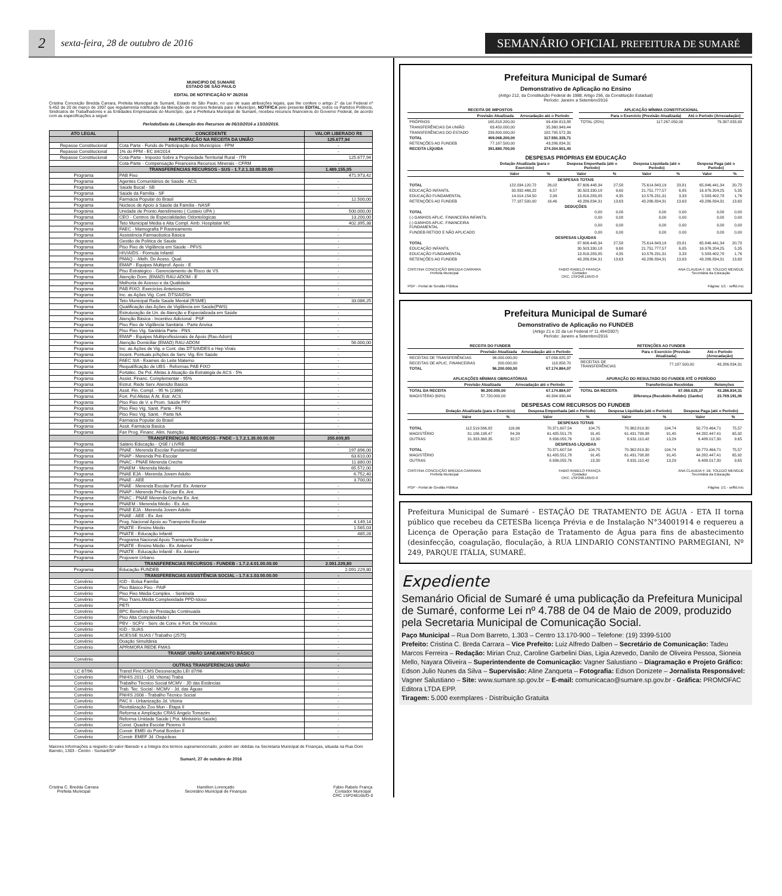2
sexta-feira, 28 de outubro de 2016
SEMANÁRIO OFICIAL PREFEITURA DE SUMARÉ
MUNICIPIO DE SUMARE
ESTADO DE SÃO PAULO
EDITAL DE NOTIFICAÇÃO Nº 26/2016
Cristina Conceição Bredda Carrara, Prefeita Municipal de Sumaré, Estado de São Paulo, no uso de suas atribuições legais, que lhe confere o artigo 2° da Lei Federal nº 9.452 de 20 de março de 1997 que regulamenta notificação da liberação de recursos federais para o Município, NOTIFICA pelo presente EDITAL, todos os Partidos Políticos, Sindicatos de Trabalhadores e as Entidades Empresariais do Município, que a Prefeitura Municipal de Sumaré, recebeu recursos financeiros do Governo Federal, de acordo com as especificações a seguir:
Período/Data da Liberação dos Recursos de 06/10/2016 a 13/10/2016.
| ATO LEGAL | CONCEDENTE | VALOR LIBERADO R$ |
| --- | --- | --- |
| | PARTICIPAÇÃO NA RECEITA DA UNIÃO | 125.677,94 |
| Repasse Constitucional | Cota Parte - Fundo de Participação dos Municípios - FPM | - |
| Repasse Constitucional | 1% do FPM - EC 84/2014 | - |
| Repasse Constitucional | Cota-Parte - Imposto Sobre a Propriedade Territorial Rural - ITR | 125.677,94 |
| | Cota-Parte - Compensação Financeira Recursos Minerais - CFRM | - |
| | TRANSFERENCIAS RECURSOS - SUS - 1.7.2.1.33.00.00.00 | 1.489.155,05 |
| Programa | PAB Fixo | 471.973,42 |
| Programa | Agentes Comunitários de Saúde - ACS | - |
| Programa | Saúde Bucal - SB | - |
| Programa | Saúde da Família - SF | - |
| Programa | Farmácia Popular do Brasil | 12.500,00 |
| Programa | Núcleos de Apoio à Saúde da Família - NASF | - |
| Programa | Unidade de Pronto Atendimento ( Custeio UPA ) | 500.000,00 |
| Programa | CEO - Centros de Especialidades Odontológicas | 13.200,00 |
| Programa | Teto Municipal Média e Alta Compl. Amb. Hospitalar MC | 402.395,38 |
| Programa | FAEC - Mamografia P Rastreamento | - |
| Programa | Assistência Farmacêutica Básica | - |
| Programa | Gestão de Política de Saude | - |
| Programa | Piso Fixo de Vigilância em Saúde - PFVS | - |
| Programa | HIV/AIDS - Fórmula Infantil | - |
| Programa | PMAQ - -Melh. Do Acess. Qual. | - |
| Programa | EMAP - Equipes Multiprof. Apoio - E | - |
| Programa | Piso Estratégico - Gerenciamento de Risco de VS | - |
| Programa | Atenção Dom. (EMAD) RAU-ADOM - E | - |
| Programa | Melhoria de Acesso e da Qualidade | - |
| Programa | PAB FIXO. Exercicios Anteriores | - |
| Programa | Inc. as Ações Vig. Cont. DTS/AIDSn | - |
| Programa | Teto Municipal Rede Saúde Mental (RSME) | 33.086,25 |
| Programa | Qualificação das Ações de Vigilância em Saúde(PWS) | - |
| Programa | Estruturação de Un. de Atenção e Especializada em Saúde | - |
| Programa | Atenção Básica - Incentivo Adicional - PSF | - |
| Programa | Piso Fixo de Vigilância Sanitária - Parte Anvisa | - |
| Programa | Piso Fixo Vig. Sanitária Parte - FNS | - |
| Programa | EMAP - Equipes Multiprofissionais de Apoio (Rau-Adom) | - |
| Programa | Atenção Domiciliar (EMAD) RAU-ADOM | 56.000,00 |
| Programa | Inc. as Ações de Vig. e Cont. das DTS/AIDES e Hep Virais | - |
| Programa | Incent. Pontuais p/Ações de Serv. Vig. Em Saúde | - |
| Programa | FAEC SIA - Exames do Leite Materno | - |
| Programa | Requalificação de UBS - Reformas PAB FIXO | - |
| Programa | Fortalec. De Pol. Afetas à Atuação da Estratégia de ACS - 5% | - |
| Programa | Assist. Financ. Complementar - 95% | - |
| Programa | Estrut. Rede Serv. Atensão Basica | - |
| Programa | Assit. Fin. Compl. - 95 % (2366) | - |
| Programa | Fort. Pol Afetas À At. Estr. ACS | - |
| Programa | Piso Fixo de V. e Prom. Saúde PFV | - |
| Programa | Piso Fixo Vig. Sanit. Parte - FN | - |
| Programa | Piso Fixo Vig. Sanit. - Parte NA | - |
| Programa | Farmácia Popular do Brasil | - |
| Programa | Assit. Farmácia Basica | - |
| Programa | Fan Prog. Financ. Alim. Nutrição | - |
| | TRANSFERENCIAS RECURSOS - FNDE - 1.7.2.1.35.00.00.00 | 355.609,85 |
| Programa | Salário Educação - QSE / LIVRE | - |
| Programa | PNAE - Merenda Escolar Fundamental | 197.896,00 |
| Programa | PNAP - Merenda Pré-Escolar | 63.610,00 |
| Programa | PNAC - PNAE Merenda Creche | 11.880,00 |
| Programa | PNAEM - Merenda Médio | 65.572,00 |
| Programa | PNAE EJA - Merenda Jovem Adulto | 6.752,40 |
| Programa | PNAE - AEE | 3.700,00 |
| Programa | PNAE - Merenda Escolar Fund. Ex. Anterior | - |
| Programa | PNAP - Merenda Pré-Escolar Ex. Ant. | - |
| Programa | PNAC - PNAE Merenda Creche Ex. Ant. | - |
| Programa | PNAEM - Merenda Médio - Ex. Ant. | - |
| Programa | PNAE EJA - Merenda Jovem Adulto | - |
| Programa | PNAE - AEE - Ex. Ant. | - |
| Programa | Prog. Nacional Apoio ao Transporte Escolar | 4.149,14 |
| Programa | PNATE - Ensino Médio | 1.565,03 |
| Programa | PNATE - Educação Infantil | 485,28 |
| Programa | Programa Nacional Apoio Transporte Escolar e | - |
| Programa | PNATE - Ensino Médio - Ex. Anterior | - |
| Programa | PNATE - Educação Infantil - Ex. Anterior | - |
| Programa | Projovem Urbano | - |
| | TRANSFERENCIAS RECURSOS - FUNDEB - 1.7.2.4.01.00.00.00 | 2.091.229,80 |
| Programa | Educação FUNDEB | 2.091.229,80 |
| | TRANSFERENCIAS ASSISTÊNCIA SOCIAL - 1.7.6.1.03.00.00.00 | - |
| Convênio | IGD - Bolsa Família | - |
| Convênio | Piso Básico Fixo - PAIF | - |
| Convênio | Piso Fixo Média Complex. - Sentinela | - |
| Convênio | Piso Trans.Média Complexidade PPD-Idoso | - |
| Convênio | PETI | - |
| Convênio | BPC Benefício de Prestação Continuada | - |
| Convênio | Piso Alta Complexidade I | - |
| Convênio | PBV - SCFV - Serv. de Conv. e Fort. De Vínculos | - |
| Convênio | IGD - SUAS | - |
| Convênio | ACESSE SUAS / Trabalho (2575) | - |
| Convênio | Doação Simultânia | - |
| Convênio | APRIMORA REDE FMAS | - |
| | TRANSF. UNIÃO SANEAMENTO BÁSICO | - |
| Convênio | | - |
| | OUTRAS TRANSFERENCIAS UNIÃO | - |
| LC 87/96 | Transf.Finc.ICMS Desoneração LEI 87/96 | - |
| Convênio | FNHIS 2011 - (Jd. Vitória) Traba | - |
| Convênio | Trabalho Técnico Social MCMV - JD das Estâncias | - |
| Convênio | Trab. Tec. Social - MCMV - Jd. das Águas | - |
| Convênio | FNHIS 2008 - Trabalho Técnico Social | - |
| Convênio | PAC II - Urbanização Jd. Vitória | - |
| Convênio | Revitalização Zoo Mun - Etapa II | - |
| Convênio | Reforma e Ampliação CRAS Angelo Tomazim | - |
| Convênio | Reforma Unidade Saúde ( Pot. Ministério Saude) | - |
| Convênio | Const. Quadra Escolar Picerno II | - |
| Convênio | Constr. EMEI do Portal Bordon II | - |
| Convênio | Constr. EMEF Jd. Orquideas | - |
Maiores Informações a respeito do valor liberado e a íntegra dos termos supramencionado, podem ser obtidas na Secretaria Municipal de Finanças, situada na Rua Dom Barreto, 1303 - Centro - Sumaré/SP
Sumaré, 27 de outubro de 2016
Cristina C. Bredda Carrara
Prefeita Municipal
Hamilton Lorençatto
Secretário Municipal de Finanças
Fabio Rabelo França
Contador Municipal
CRC 1SP248165/O-0
Prefeitura Municipal de Sumaré
Demonstrativo de Aplicação no Ensino
(Artigo 212, da Constituição Federal de 1988; Artigo 256, da Constituição Estadual)
Período: Janeiro a Setembro/2016
| RECEITA DE IMPOSTOS | | |
| --- | --- | --- |
| | Previsão Atualizada | Arrecadação até o Período |
| PRÓPRIOS | 165.818.200,00 | 99.434.813,88 |
| TRANSFERÊNCIAS DA UNIÃO | 63.450.000,00 | 35.360.949,44 |
| TRANSFERÊNCIAS DO ESTADO | 239.800.000,00 | 182.795.572,39 |
| TOTAL | 469.068.200,00 | 317.591.335,71 |
| RETENÇÕES AO FUNDEB | 77.187.500,00 | 43.286.834,31 |
| RECEITA LÍQUIDA | 391.880.700,00 | 274.304.501,40 |
| APLICAÇÃO MÍNIMA CONSTITUCIONAL | | |
| --- | --- | --- |
| | Para o Exercício (Previsão Atualizada) | Até o Período (Arrecadação) |
| TOTAL (25%) | 117.267.050,00 | 79.397.833,93 |
DESPESAS PRÓPRIAS EM EDUCAÇÃO
| | Dotação Atualizada (para o Exercício) | | Despesa Empenhada (até o Período) | | Despesa Liquidada (até o Período) | | Despesa Paga (até o Período) | |
| --- | --- | --- | --- | --- | --- | --- | --- | --- |
| | Valor | % | Valor | % | Valor | % | Valor | % |
| DESPESAS TOTAIS | | | | | | | | |
| TOTAL | 122.034.120,72 | 26,02 | 87.606.448,34 | 27,58 | 75.614.843,19 | 23,81 | 65.846.441,34 | 20,73 |
| EDUCAÇÃO INFANTIL | 30.832.466,22 | 6,57 | 30.503.330,18 | 9,60 | 21.751.777,57 | 6,85 | 16.976.204,25 | 5,35 |
| EDUCAÇÃO FUNDAMENTAL | 14.014.154,50 | 2,99 | 13.816.283,85 | 4,35 | 10.576.231,31 | 3,33 | 5.583.402,78 | 1,76 |
| RETENÇÕES AO FUNDEB | 77.187.500,00 | 16,46 | 43.286.834,31 | 13,63 | 43.286.834,31 | 13,63 | 43.286.834,31 | 13,63 |
| DEDUÇÕES | | | | | | | | |
| TOTAL | | | 0,00 | 0,00 | 0,00 | 0,00 | 0,00 | 0,00 |
| (-) GANHOS APLIC. FINANCEIRA INFANTIL | | | 0,00 | 0,00 | 0,00 | 0,00 | 0,00 | 0,00 |
| (-) GANHOS APLIC. FINANCEIRA FUNDAMENTAL | | | 0,00 | 0,00 | 0,00 | 0,00 | 0,00 | 0,00 |
| FUNDEB RETIDO E NÃO APLICADO | | | 0,00 | 0,00 | 0,00 | 0,00 | 0,00 | 0,00 |
| DESPESAS LÍQUIDAS | | | | | | | | |
| TOTAL | | | 87.606.448,34 | 27,58 | 75.614.843,19 | 23,81 | 65.846.441,34 | 20,73 |
| EDUCAÇÃO INFANTIL | | | 30.503.330,18 | 9,60 | 21.751.777,57 | 6,85 | 16.976.204,25 | 5,35 |
| EDUCAÇÃO FUNDAMENTAL | | | 13.816.283,85 | 4,35 | 10.576.231,31 | 3,33 | 5.583.402,78 | 1,76 |
| RETENÇÕES AO FUNDEB | | | 43.286.834,31 | 13,63 | 43.286.834,31 | 13,63 | 43.286.834,31 | 13,63 |
CRISTINA CONCEIÇÃO BREDDA CARRARA
Prefeita Municipal
FABIO RABELO FRANÇA
Contador
CRC. 1SP248.165/O-0
ANA CLAUDIA F. DE TOLEDO MENGUE
Secretária da Educação
PGP - Portal de Gestão Pública Página: 1/1 - seffd.rrxc
Prefeitura Municipal de Sumaré
Demonstrativo de Aplicação no FUNDEB
(Artigo 21 e 22 da Lei Federal nº 11.494/2007)
Período: Janeiro a Setembro/2016
| RECEITA DO FUNDEB | | |
| --- | --- | --- |
| | Previsão Atualizada | Arrecadação até o Período |
| RECEITAS DE TRANSFERÊNCIAS | 96.000.000,00 | 67.056.025,37 |
| RECEITAS DE APLIC. FINANCEIRAS | 200.000,00 | 118.858,70 |
| TOTAL | 96.200.000,00 | 67.174.884,07 |
| RETENÇÕES AO FUNDEB | | |
| --- | --- | --- |
| | Para o Exercício (Previsão Atualizada) | Até o Período (Arrecadação) |
| RECEITAS DE TRANSFERÊNCIAS | 77.187.500,00 | 43.286.834,31 |
| APLICAÇÕES MÍNIMAS OBRIGATÓRIAS | | |
| --- | --- | --- |
| | Previsão Atualizada | Arrecadação até o Período |
| TOTAL DA RECEITA | 96.200.000,00 | 67.174.884,07 |
| MAGISTÉRIO (60%) | 57.720.000,00 | 40.304.930,44 |
| APURAÇÃO DO RESULTADO DO FUNDEB ATÉ O PERÍODO | | |
| --- | --- | --- |
| | Transferências Recebidas | Retenções |
| TOTAL DA RECEITA | 67.056.025,37 | 43.286.834,31 |
| Diferença (Recebido-Retido): (Ganho) | | 23.769.191,06 |
DESPESAS COM RECURSOS DO FUNDEB
| | Dotação Atualizada (para o Exercício) | | Despesa Empenhada (até o Período) | | Despesa Liquidada (até o Período) | | Despesa Paga (até o Período) | |
| --- | --- | --- | --- | --- | --- | --- | --- | --- |
| | Valor | % | Valor | % | Valor | % | Valor | % |
| DESPESAS TOTAIS | | | | | | | | |
| TOTAL | 112.519.566,82 | 116,96 | 70.371.607,54 | 104,75 | 70.362.819,30 | 104,74 | 50.770.464,71 | 75,57 |
| MAGISTÉRIO | 81.186.198,47 | 84,39 | 61.435.551,78 | 91,45 | 61.431.708,88 | 91,45 | 44.282.447,41 | 65,92 |
| OUTRAS | 31.333.368,35 | 32,57 | 8.936.055,76 | 13,30 | 8.931.110,42 | 13,29 | 6.488.017,30 | 9,65 |
| DESPESAS LÍQUIDAS | | | | | | | | |
| TOTAL | | | 70.371.607,54 | 104,75 | 70.362.819,30 | 104,74 | 50.770.464,71 | 75,57 |
| MAGISTÉRIO | | | 61.435.551,78 | 91,45 | 61.431.708,88 | 91,45 | 44.282.447,41 | 65,92 |
| OUTRAS | | | 8.936.055,76 | 13,30 | 8.931.110,42 | 13,29 | 6.488.017,30 | 9,65 |
CRISTINA CONCEIÇÃO BREDDA CARRARA
Prefeita Municipal
FABIO RABELO FRANÇA
Contador
CRC. 1SP248.165/O-0
ANA CLAUDIA F. DE TOLEDO MENGUE
Secretária da Educação
PGP - Portal de Gestão Pública Página: 1/1 - seffd.rrxc
Prefeitura Municipal de Sumaré - ESTAÇÃO DE TRATAMENTO DE ÁGUA - ETA II torna público que recebeu da CETESBa licença Prévia e de Instalação N°34001914 e requereu a Licença de Operação para Estação de Tratamento de Água para fins de abastecimento (desinfecção, coagulação, floculação, à RUA LINDARIO CONSTANTINO PARMEGIANI, Nº 249, PARQUE ITÁLIA, SUMARÉ.
Expediente
Semanário Oficial de Sumaré é uma publicação da Prefeitura Municipal de Sumaré, conforme Lei nº 4.788 de 04 de Maio de 2009, produzido pela Secretaria Municipal de Comunicação Social.
Paço Municipal – Rua Dom Barreto, 1.303 – Centro 13.170-900 – Telefone: (19) 3399-5100
Prefeito: Cristina C. Breda Carrara – Vice Prefeito: Luiz Alfredo Dalben – Secretário de Comunicação: Tadeu Marcos Ferreira – Redação: Mirian Cruz, Caroline Garbelini Dias, Ligia Azevedo, Danilo de Oliveira Pessoa, Sioneia Mello, Nayara Oliveira – Superintendente de Comunicação: Vagner Salustiano – Diagramação e Projeto Gráfico: Edson Julio Nunes da Silva – Supervisão: Aline Zanqueta – Fotografia: Edson Donizete – Jornalista Responsável: Vagner Salustiano – Site: www.sumare.sp.gov.br – E-mail: comunicacao@sumare.sp.gov.br - Gráfica: PROMOFAC Editora LTDA EPP.
Tiragem: 5.000 exemplares - Distribuição Gratuita